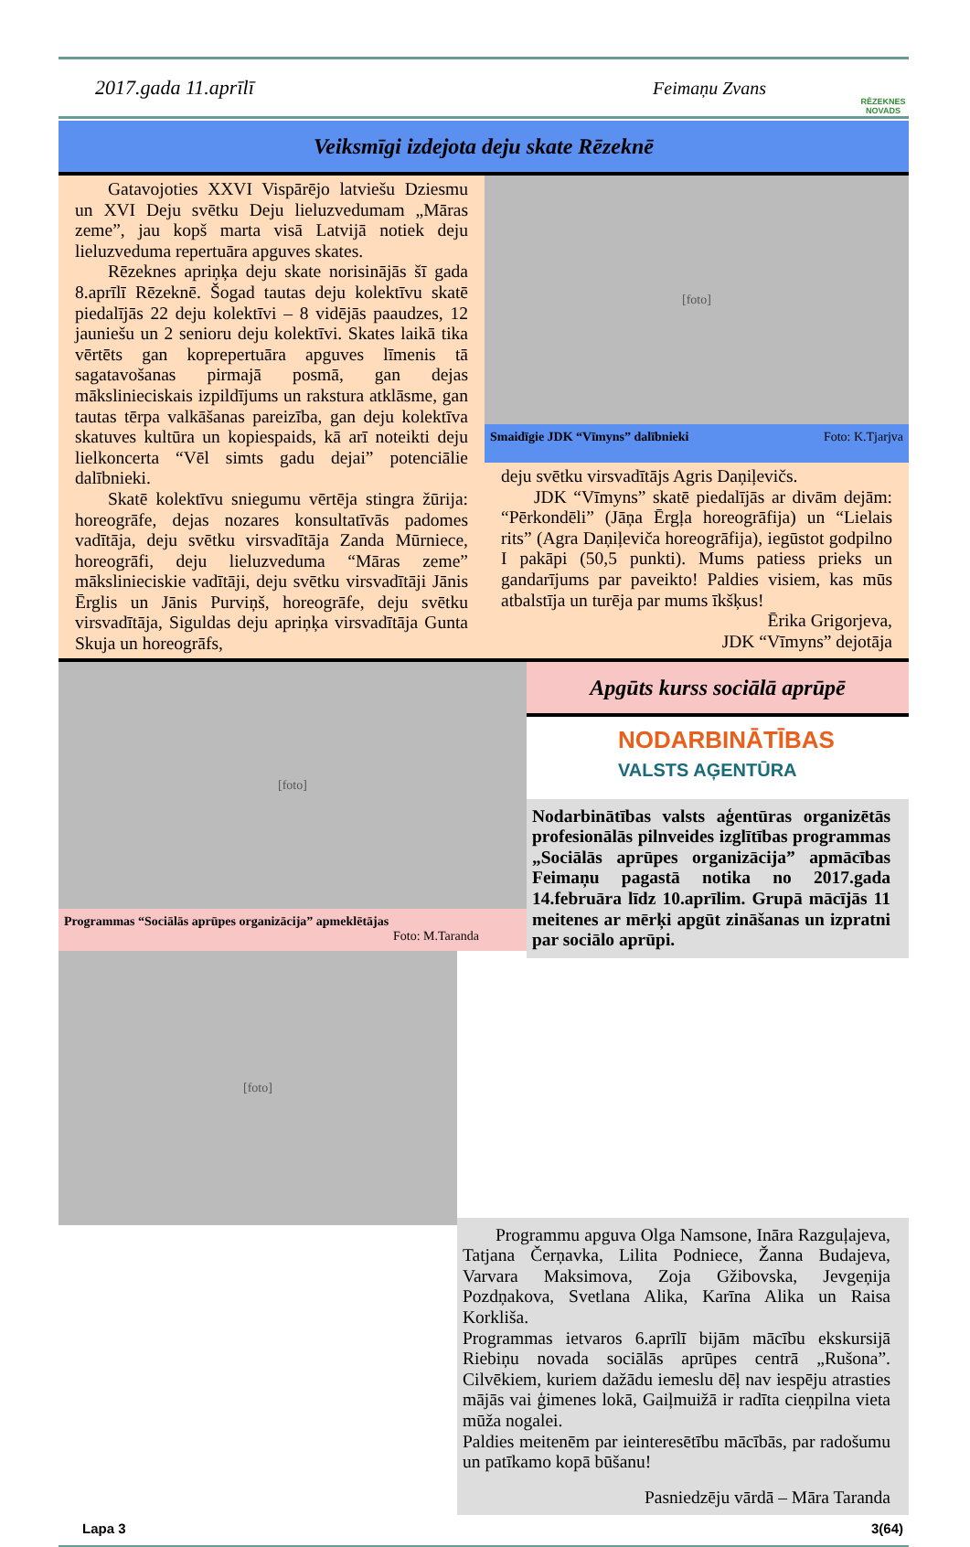2017.gada 11.aprīlī Feimaņu Zvans
RĒZEKNES NOVADS
Veiksmīgi izdejota deju skate Rēzeknē
Gatavojoties XXVI Vispārējo latviešu Dziesmu un XVI Deju svētku Deju lieluzvedumam „Māras zeme”, jau kopš marta visā Latvijā notiek deju lieluzveduma repertuāra apguves skates.
Rēzeknes apriņķa deju skate norisinājās šī gada 8.aprīlī Rēzeknē. Šogad tautas deju kolektīvu skatē piedalījās 22 deju kolektīvi – 8 vidējās paaudzes, 12 jauniešu un 2 senioru deju kolektīvi. Skates laikā tika vērtēts gan koprepertuāra apguves līmenis tā sagatavošanas pirmajā posmā, gan dejas mākslinieciskais izpildījums un rakstura atklāsme, gan tautas tērpa valkāšanas pareizība, gan deju kolektīva skatuves kultūra un kopiespaids, kā arī noteikti deju lielkoncerta “Vēl simts gadu dejai” potenciālie dalībnieki.
Skatē kolektīvu sniegumu vērtēja stingra žūrija: horeogrāfe, dejas nozares konsultatīvās padomes vadītāja, deju svētku virsvadītāja Zanda Mūrniece, horeogrāfi, deju lieluzveduma “Māras zeme” mākslinieciskie vadītāji, deju svētku virsvadītāji Jānis Ērglis un Jānis Purviņš, horeogrāfe, deju svētku virsvadītāja, Siguldas deju apriņķa virsvadītāja Gunta Skuja un horeogrāfs,
[foto]
Smaidīgie JDK “Vīmyns” dalībnieki Foto: K.Tjarjva
deju svētku virsvadītājs Agris Daņiļevičs.
JDK “Vīmyns” skatē piedalījās ar divām dejām: “Pērkondēli” (Jāņa Ērgļa horeogrāfija) un “Lielais rits” (Agra Daņiļeviča horeogrāfija), iegūstot godpilno I pakāpi (50,5 punkti). Mums patiess prieks un gandarījums par paveikto! Paldies visiem, kas mūs atbalstīja un turēja par mums īkšķus!
Ērika Grigorjeva,
JDK “Vīmyns” dejotāja
[foto]
Programmas “Sociālās aprūpes organizācija” apmeklētājas
Foto: M.Taranda
[foto]
Apgūts kurss sociālā aprūpē
NODARBINĀTĪBAS
VALSTS AĢENTŪRA
Nodarbinātības valsts aģentūras organizētās profesionālās pilnveides izglītības programmas „Sociālās aprūpes organizācija” apmācības Feimaņu pagastā notika no 2017.gada 14.februāra līdz 10.aprīlim. Grupā mācījās 11 meitenes ar mērķi apgūt zināšanas un izpratni par sociālo aprūpi.
Programmu apguva Olga Namsone, Ināra Razguļajeva, Tatjana Čerņavka, Lilita Podniece, Žanna Budajeva, Varvara Maksimova, Zoja Gžibovska, Jevgeņija Pozdņakova, Svetlana Alika, Karīna Alika un Raisa Korkliša.
Programmas ietvaros 6.aprīlī bijām mācību ekskursijā Riebiņu novada sociālās aprūpes centrā „Rušona”. Cilvēkiem, kuriem dažādu iemeslu dēļ nav iespēju atrasties mājās vai ģimenes lokā, Gaiļmuižā ir radīta cieņpilna vieta mūža nogalei.
Paldies meitenēm par ieinteresētību mācībās, par radošumu un patīkamo kopā būšanu!
Pasniedzēju vārdā – Māra Taranda
Lapa 3 3(64)